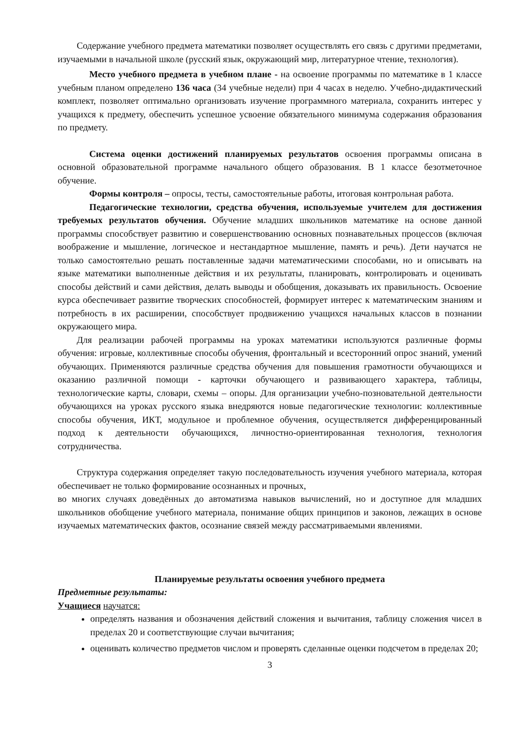Содержание учебного предмета математики позволяет осуществлять его связь с другими предметами, изучаемыми в начальной школе (русский язык, окружающий мир, литературное чтение, технология).
Место учебного предмета в учебном плане - на освоение программы по математике в 1 классе учебным планом определено 136 часа (34 учебные недели) при 4 часах в неделю. Учебно-дидактический комплект, позволяет оптимально организовать изучение программного материала, сохранить интерес у учащихся к предмету, обеспечить успешное усвоение обязательного минимума содержания образования по предмету.
Система оценки достижений планируемых результатов освоения программы описана в основной образовательной программе начального общего образования. В 1 классе безотметочное обучение.
Формы контроля – опросы, тесты, самостоятельные работы, итоговая контрольная работа.
Педагогические технологии, средства обучения, используемые учителем для достижения требуемых результатов обучения. Обучение младших школьников математике на основе данной программы способствует развитию и совершенствованию основных познавательных процессов (включая воображение и мышление, логическое и нестандартное мышление, память и речь). Дети научатся не только самостоятельно решать поставленные задачи математическими способами, но и описывать на языке математики выполненные действия и их результаты, планировать, контролировать и оценивать способы действий и сами действия, делать выводы и обобщения, доказывать их правильность. Освоение курса обеспечивает развитие творческих способностей, формирует интерес к математическим знаниям и потребность в их расширении, способствует продвижению учащихся начальных классов в познании окружающего мира.
Для реализации рабочей программы на уроках математики используются различные формы обучения: игровые, коллективные способы обучения, фронтальный и всесторонний опрос знаний, умений обучающих. Применяются различные средства обучения для повышения грамотности обучающихся и оказанию различной помощи - карточки обучающего и развивающего характера, таблицы, технологические карты, словари, схемы – опоры. Для организации учебно-позновательной деятельности обучающихся на уроках русского языка внедряются новые педагогические технологии: коллективные способы обучения, ИКТ, модульное и проблемное обучения, осуществляется дифференцированный подход к деятельности обучающихся, личностно-ориентированная технология, технология сотрудничества.
Структура содержания определяет такую последовательность изучения учебного материала, которая обеспечивает не только формирование осознанных и прочных,
во многих случаях доведённых до автоматизма навыков вычислений, но и доступное для младших школьников обобщение учебного материала, понимание общих принципов и законов, лежащих в основе изучаемых математических фактов, осознание связей между рассматриваемыми явлениями.
Планируемые результаты освоения учебного предмета
Предметные результаты:
Учащиеся научатся:
определять названия и обозначения действий сложения и вычитания, таблицу сложения чисел в пределах 20 и соответствующие случаи вычитания;
оценивать количество предметов числом и проверять сделанные оценки подсчетом в пределах 20;
3